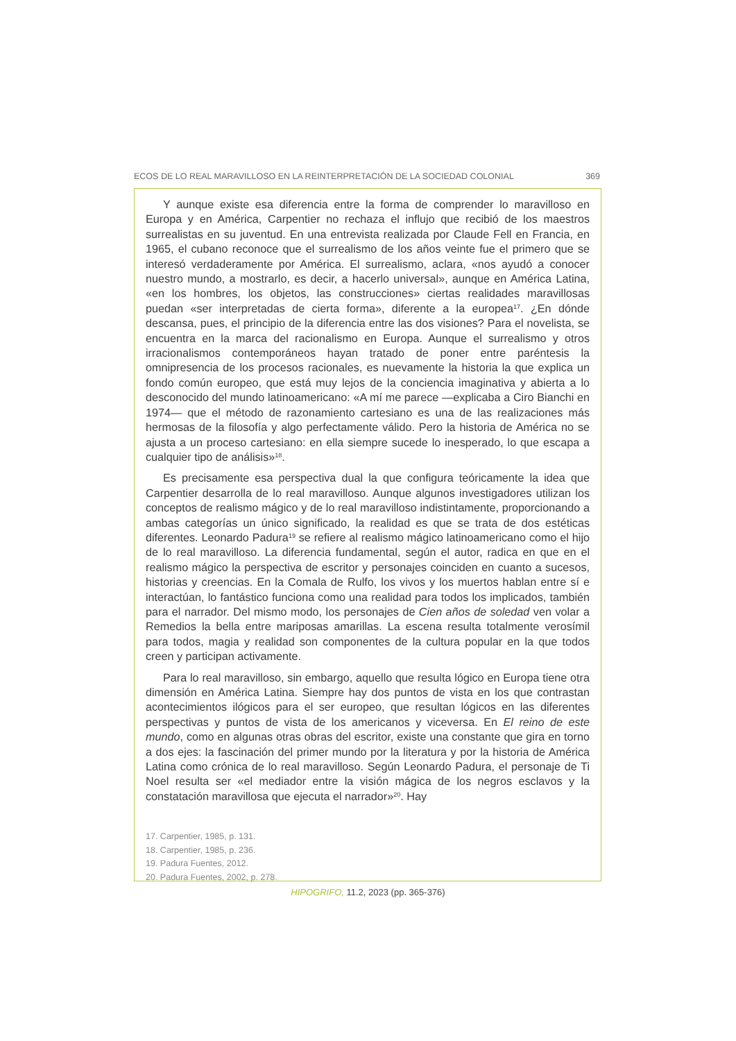ECOS DE LO REAL MARAVILLOSO EN LA REINTERPRETACIÓN DE LA SOCIEDAD COLONIAL 369
Y aunque existe esa diferencia entre la forma de comprender lo maravilloso en Europa y en América, Carpentier no rechaza el influjo que recibió de los maestros surrealistas en su juventud. En una entrevista realizada por Claude Fell en Francia, en 1965, el cubano reconoce que el surrealismo de los años veinte fue el primero que se interesó verdaderamente por América. El surrealismo, aclara, «nos ayudó a conocer nuestro mundo, a mostrarlo, es decir, a hacerlo universal», aunque en América Latina, «en los hombres, los objetos, las construcciones» ciertas realidades maravillosas puedan «ser interpretadas de cierta forma», diferente a la europea<sup>17</sup>. ¿En dónde descansa, pues, el principio de la diferencia entre las dos visiones? Para el novelista, se encuentra en la marca del racionalismo en Europa. Aunque el surrealismo y otros irracionalismos contemporáneos hayan tratado de poner entre paréntesis la omnipresencia de los procesos racionales, es nuevamente la historia la que explica un fondo común europeo, que está muy lejos de la conciencia imaginativa y abierta a lo desconocido del mundo latinoamericano: «A mí me parece —explicaba a Ciro Bianchi en 1974— que el método de razonamiento cartesiano es una de las realizaciones más hermosas de la filosofía y algo perfectamente válido. Pero la historia de América no se ajusta a un proceso cartesiano: en ella siempre sucede lo inesperado, lo que escapa a cualquier tipo de análisis»<sup>18</sup>.
Es precisamente esa perspectiva dual la que configura teóricamente la idea que Carpentier desarrolla de lo real maravilloso. Aunque algunos investigadores utilizan los conceptos de realismo mágico y de lo real maravilloso indistintamente, proporcionando a ambas categorías un único significado, la realidad es que se trata de dos estéticas diferentes. Leonardo Padura<sup>19</sup> se refiere al realismo mágico latinoamericano como el hijo de lo real maravilloso. La diferencia fundamental, según el autor, radica en que en el realismo mágico la perspectiva de escritor y personajes coinciden en cuanto a sucesos, historias y creencias. En la Comala de Rulfo, los vivos y los muertos hablan entre sí e interactúan, lo fantástico funciona como una realidad para todos los implicados, también para el narrador. Del mismo modo, los personajes de Cien años de soledad ven volar a Remedios la bella entre mariposas amarillas. La escena resulta totalmente verosímil para todos, magia y realidad son componentes de la cultura popular en la que todos creen y participan activamente.
Para lo real maravilloso, sin embargo, aquello que resulta lógico en Europa tiene otra dimensión en América Latina. Siempre hay dos puntos de vista en los que contrastan acontecimientos ilógicos para el ser europeo, que resultan lógicos en las diferentes perspectivas y puntos de vista de los americanos y viceversa. En El reino de este mundo, como en algunas otras obras del escritor, existe una constante que gira en torno a dos ejes: la fascinación del primer mundo por la literatura y por la historia de América Latina como crónica de lo real maravilloso. Según Leonardo Padura, el personaje de Ti Noel resulta ser «el mediador entre la visión mágica de los negros esclavos y la constatación maravillosa que ejecuta el narrador»<sup>20</sup>. Hay
17. Carpentier, 1985, p. 131.
18. Carpentier, 1985, p. 236.
19. Padura Fuentes, 2012.
20. Padura Fuentes, 2002, p. 278.
HIPOGRIFO, 11.2, 2023 (pp. 365-376)